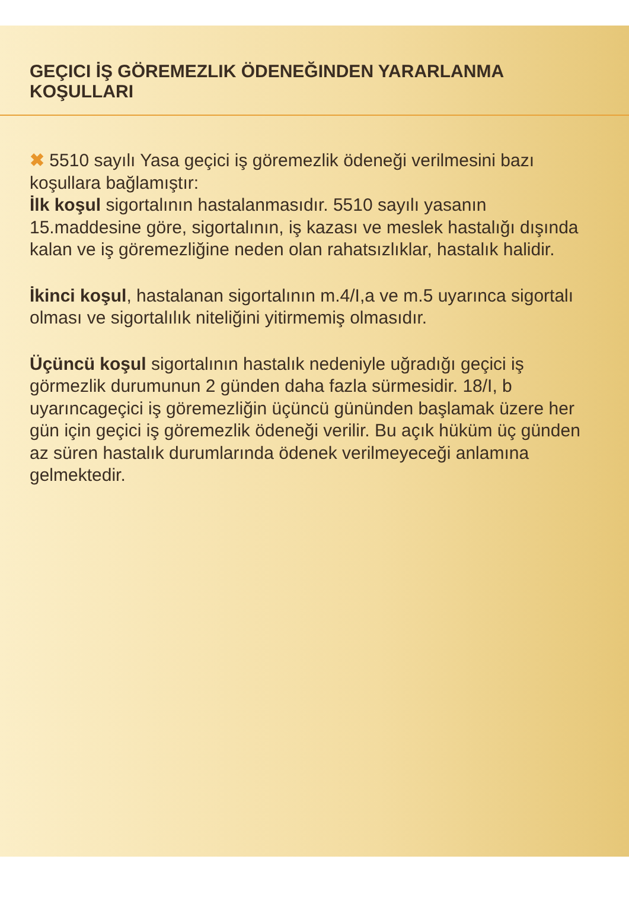GEÇICI İŞ GÖREMEZLIK ÖDENEĞINDEN YARARLANMA KOŞULLARI
✖ 5510 sayılı Yasa geçici iş göremezlik ödeneği verilmesini bazı koşullara bağlamıştır:
İlk koşul sigortalının hastalanmasıdır. 5510 sayılı yasanın 15.maddesine göre, sigortalının, iş kazası ve meslek hastalığı dışında kalan ve iş göremezliğine neden olan rahatsızlıklar, hastalık halidir.
İkinci koşul, hastalanan sigortalının m.4/I,a ve m.5 uyarınca sigortalı olması ve sigortalılık niteliğini yitirmemiş olmasıdır.
Üçüncü koşul sigortalının hastalık nedeniyle uğradığı geçici iş görmezlik durumunun 2 günden daha fazla sürmesidir. 18/I, b uyarıncageçici iş göremezliğin üçüncü gününden başlamak üzere her gün için geçici iş göremezlik ödeneği verilir. Bu açık hüküm üç günden az süren hastalık durumlarında ödenek verilmeyeceği anlamına gelmektedir.